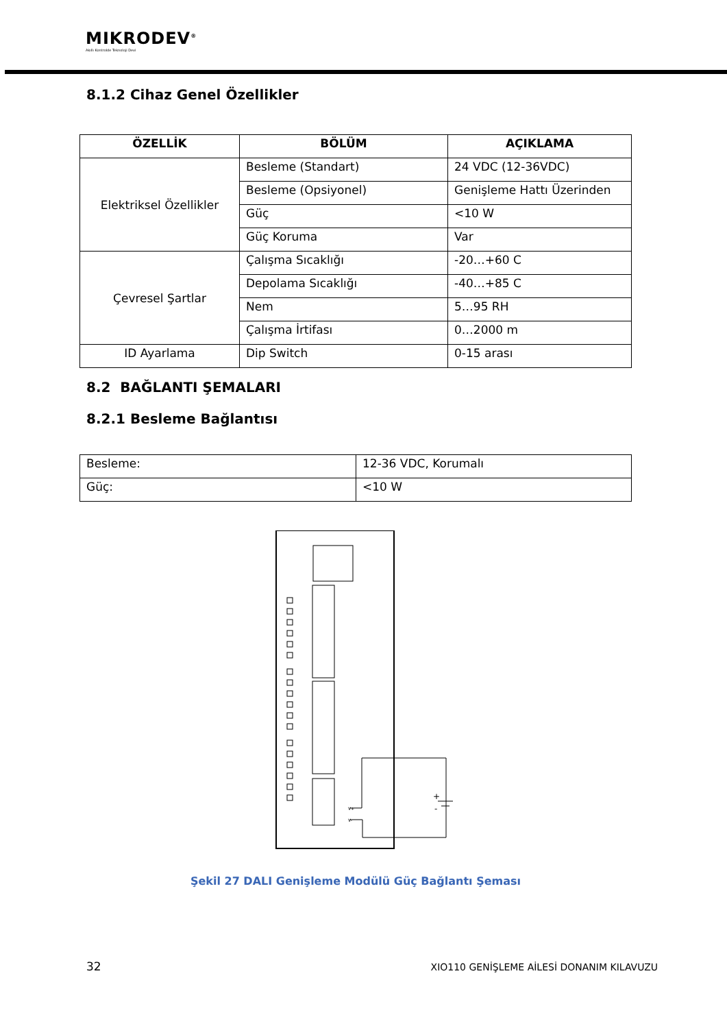MIKRODEV<sup>®</sup>
Akıllı Kontrolde Teknoloji Devi
8.1.2 Cihaz Genel Özellikler
| ÖZELLİK | BÖLÜM | AÇIKLAMA |
| --- | --- | --- |
| Elektriksel Özellikler | Besleme (Standart) | 24 VDC (12-36VDC) |
| | Besleme (Opsiyonel) | Genişleme Hattı Üzerinden |
| | Güç | <10 W |
| | Güç Koruma | Var |
| Çevresel Şartlar | Çalışma Sıcaklığı | -20…+60 C |
| | Depolama Sıcaklığı | -40…+85 C |
| | Nem | 5…95 RH |
| | Çalışma İrtifası | 0…2000 m |
| ID Ayarlama | Dip Switch | 0-15 arası |
8.2 BAĞLANTI ŞEMALARI
8.2.1 Besleme Bağlantısı
| Besleme: | 12-36 VDC, Korumalı |
| Güç: | <10 W |
V+
V-
+
-
Şekil 27 DALI Genişleme Modülü Güç Bağlantı Şeması
32 XIO110 GENİŞLEME AİLESİ DONANIM KILAVUZU